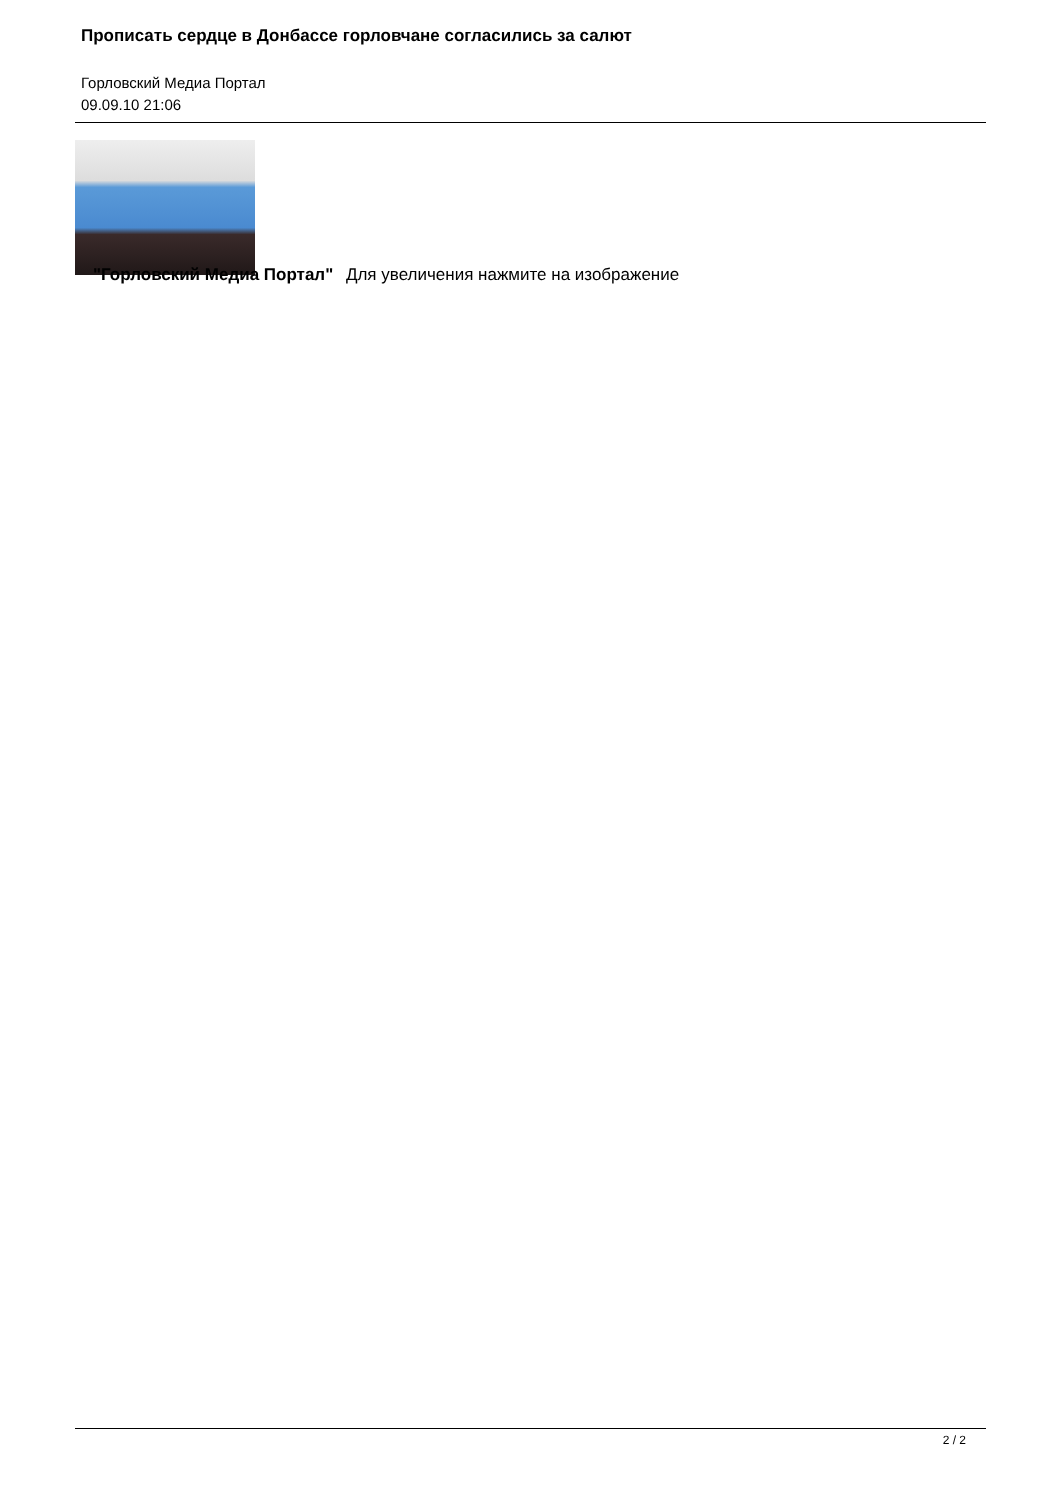Прописать сердце в Донбассе горловчане согласились за салют
Горловский Медиа Портал
09.09.10 21:06
"Горловский Медиа Портал" Для увеличения нажмите на изображение
2 / 2